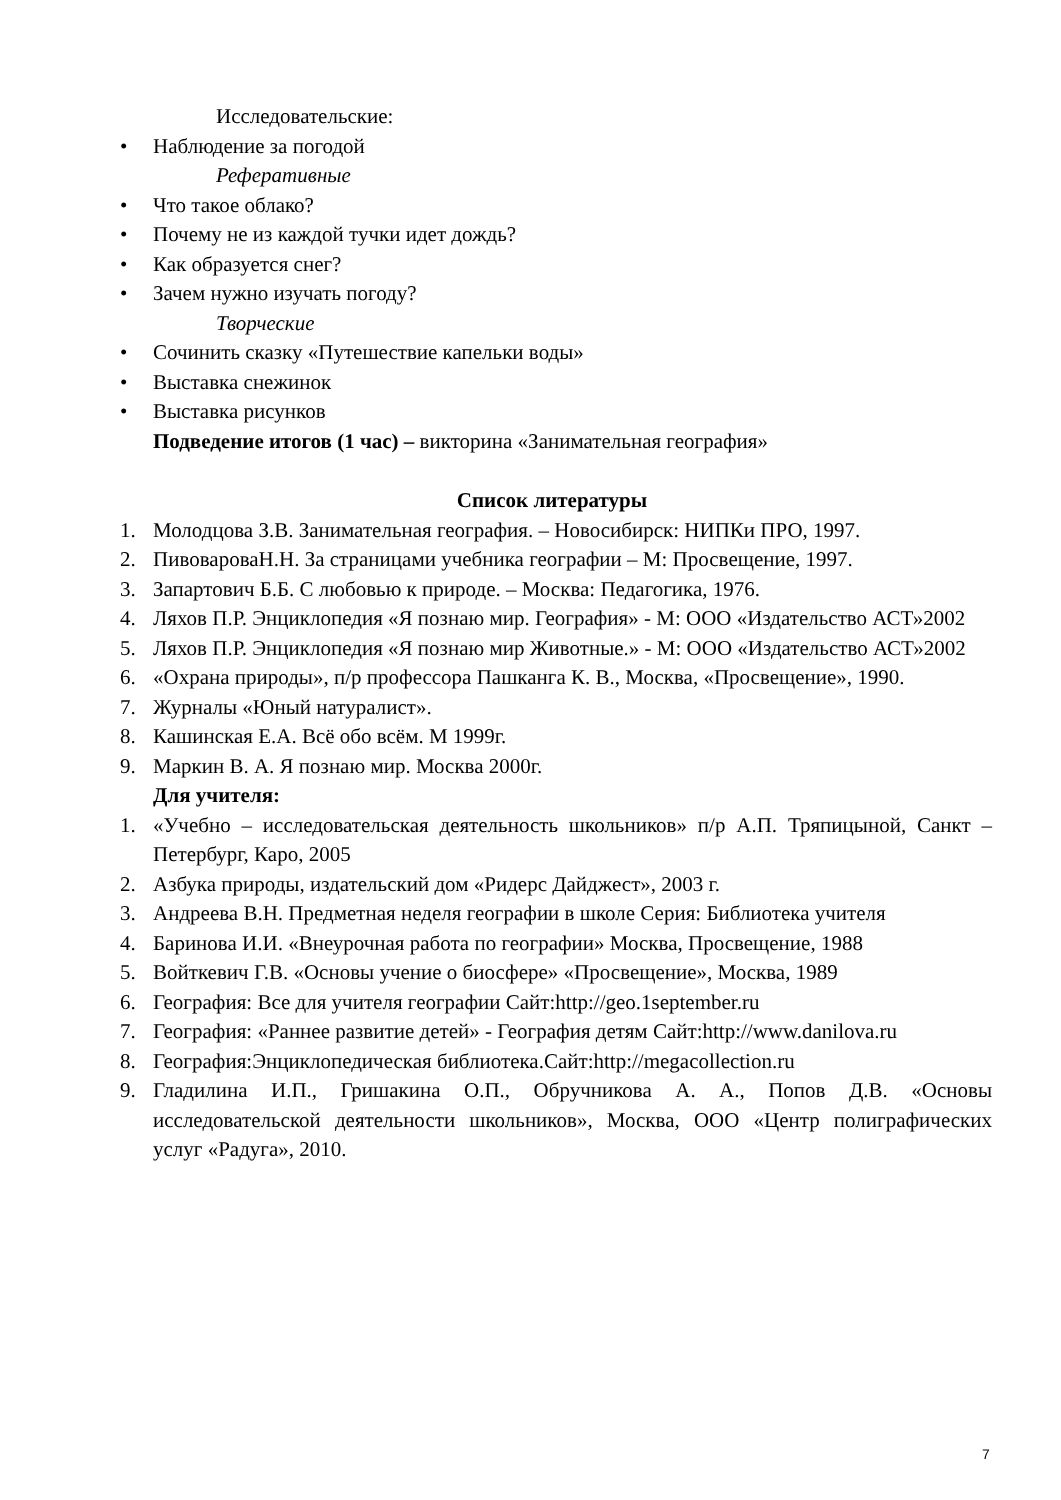Исследовательские:
• Наблюдение за погодой
Реферативные
• Что такое облако?
• Почему не из каждой тучки идет дождь?
• Как образуется снег?
• Зачем нужно изучать погоду?
Творческие
• Сочинить сказку «Путешествие капельки воды»
• Выставка снежинок
• Выставка рисунков
Подведение итогов (1 час) – викторина «Занимательная география»
Список литературы
1. Молодцова З.В. Занимательная география. – Новосибирск: НИПКи ПРО, 1997.
2. ПивовароваН.Н. За страницами учебника географии – М: Просвещение, 1997.
3. Запартович Б.Б. С любовью к природе. – Москва: Педагогика, 1976.
4. Ляхов П.Р. Энциклопедия «Я познаю мир. География» - М: ООО «Издательство АСТ»2002
5. Ляхов П.Р. Энциклопедия «Я познаю мир Животные.» - М: ООО «Издательство АСТ»2002
6. «Охрана природы», п/р профессора Пашканга К. В., Москва, «Просвещение», 1990.
7. Журналы «Юный натуралист».
8. Кашинская Е.А. Всё обо всём. М 1999г.
9. Маркин В. А. Я познаю мир. Москва 2000г.
Для учителя:
1. «Учебно – исследовательская деятельность школьников» п/р А.П. Тряпицыной, Санкт – Петербург, Каро, 2005
2. Азбука природы, издательский дом «Ридерс Дайджест», 2003 г.
3. Андреева В.Н. Предметная неделя географии в школе Серия: Библиотека учителя
4. Баринова И.И. «Внеурочная работа по географии» Москва, Просвещение, 1988
5. Войткевич Г.В. «Основы учение о биосфере» «Просвещение», Москва, 1989
6. География: Все для учителя географии Сайт:http://geo.1september.ru
7. География: «Раннее развитие детей» - География детям Сайт:http://www.danilova.ru
8. География:Энциклопедическая библиотека.Сайт:http://megacollection.ru
9. Гладилина И.П., Гришакина О.П., Обручникова А. А., Попов Д.В. «Основы исследовательской деятельности школьников», Москва, ООО «Центр полиграфических услуг «Радуга», 2010.
7